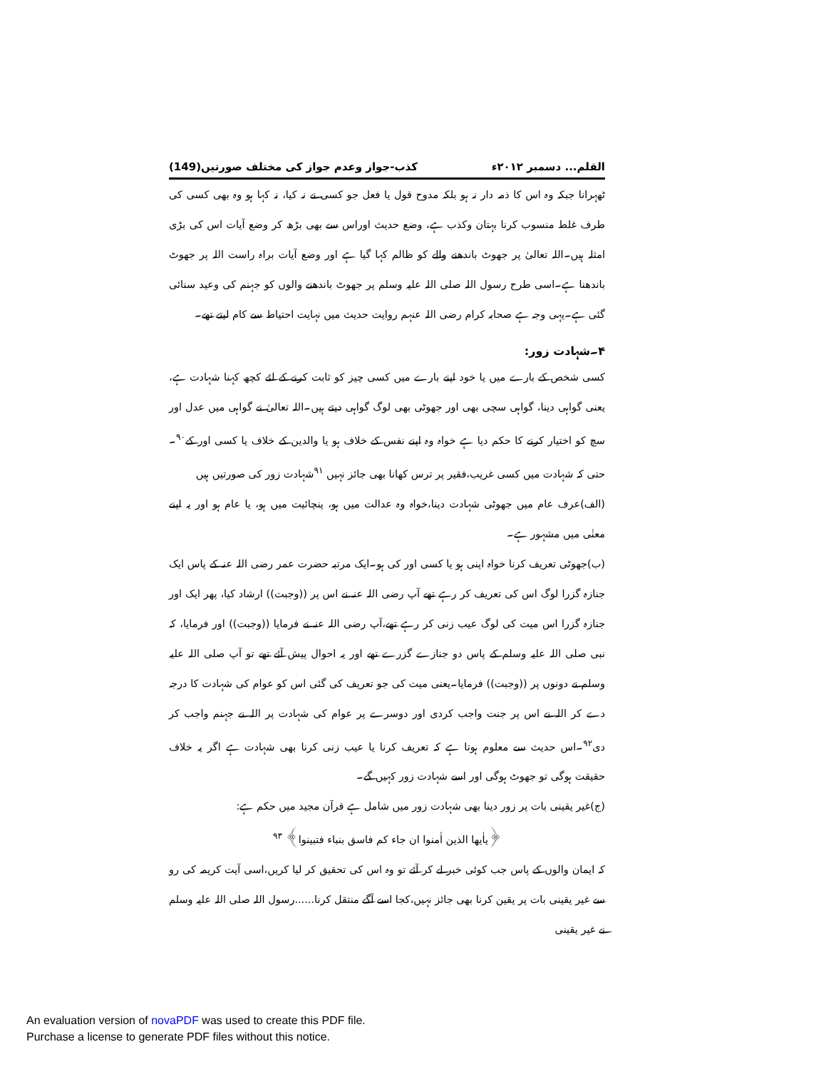القلم... دسمبر ۲۰۱۲ء کذب-جواز وعدم جواز کی مختلف صورتیں(149)
ٹھہرانا جبکہ وہ اس کا ذمہ دار نہ ہو بلکہ مدوح قول یا فعل جو کسی نے نہ کیا، نہ کہا ہو وہ بھی کسی کی طرف غلط منسوب کرنا بہتان وکذب ہے، وضع حدیث اوراس سے بھی بڑھ کر وضع آیات اس کی بڑی امثلہ ہیں۔اللہ تعالیٰ پر جھوٹ باندھنے والے کو ظالم کہا گیا ہے اور وضع آیات براہ راست اللہ پر جھوٹ باندھنا ہے۔اسی طرح رسول اللہ صلی اللہ علیہ وسلم پر جھوٹ باندھنے والوں کو جہنم کی وعید سنائی گئی ہے۔یہی وجہ ہے صحابہ کرام رضی اللہ عنہم روایت حدیث میں نہایت احتیاط سے کام لیتے تھے۔
۴۔شہادت زور:
کسی شخص کے بارے میں یا خود اپنے بارے میں کسی چیز کو ثابت کرنے کے لئے کچھ کہنا شہادت ہے، یعنی گواہی دینا، گواہی سچی بھی اور جھوٹی بھی لوگ گواہی دیتے ہیں۔اللہ تعالیٰ نے گواہی میں عدل اور سچ کو اختیار کرنے کا حکم دیا ہے خواہ وہ اپنے نفس کے خلاف ہو یا والدین کے خلاف یا کسی اور کے<sup>۹۰</sup>۔حتی کہ شہادت میں کسی غریب،فقیر پر ترس کھانا بھی جائز نہیں <sup>۹۱</sup>شہادت زور کی صورتیں ہیں
(الف)عرف عام میں جھوٹی شہادت دینا،خواہ وہ عدالت میں ہو، پنچائیت میں ہو، یا عام ہو اور یہ اپنے معنٰی میں مشہور ہے۔
(ب)جھوٹی تعریف کرنا خواہ اپنی ہو یا کسی اور کی ہو۔ایک مرتبہ حضرت عمر رضی اللہ عنہ کے پاس ایک جنازہ گزرا لوگ اس کی تعریف کر رہے تھے آپ رضی اللہ عنہ نے اس پر ((وجبت)) ارشاد کیا، پھر ایک اور جنازہ گزرا اس میت کی لوگ عیب زنی کر رہے تھے،آپ رضی اللہ عنہ نے فرمایا ((وجبت)) اور فرمایا، کہ نبی صلی اللہ علیہ وسلم کے پاس دو جنازے گزرے تھے اور یہ احوال پیش آئے تھے تو آپ صلی اللہ علیہ وسلم نے دونوں پر ((وجبت)) فرمایا۔یعنی میت کی جو تعریف کی گئی اس کو عوام کی شہادت کا درجہ دے کر اللہ نے اس پر جنت واجب کردی اور دوسرے پر عوام کی شہادت پر اللہ نے جہنم واجب کر دی<sup>۹۲</sup>۔اس حدیث سے معلوم ہوتا ہے کہ تعریف کرنا یا عیب زنی کرنا بھی شہادت ہے اگر یہ خلاف حقیقت ہوگی تو جھوٹ ہوگی اور اسے شہادت زور کہیں گے۔
(ج)غیر یقینی بات پر زور دینا بھی شہادت زور میں شامل ہے قرآن مجید میں حکم ہے:
﴿یاٰیھا الذین اٰمنوا ان جاء کم فاسق بنباء فتبینوا﴾ <sup>۹۳</sup>
کہ ایمان والوں کے پاس جب کوئی خبر لے کر آئے تو وہ اس کی تحقیق کر لیا کریں،اسی آیت کریمہ کی رو سے غیر یقینی بات پر یقین کرنا بھی جائز نہیں،کجا اسے آگے منتقل کرنا......رسول اللہ صلی اللہ علیہ وسلم نے غیر یقینی
An evaluation version of novaPDF was used to create this PDF file.
Purchase a license to generate PDF files without this notice.